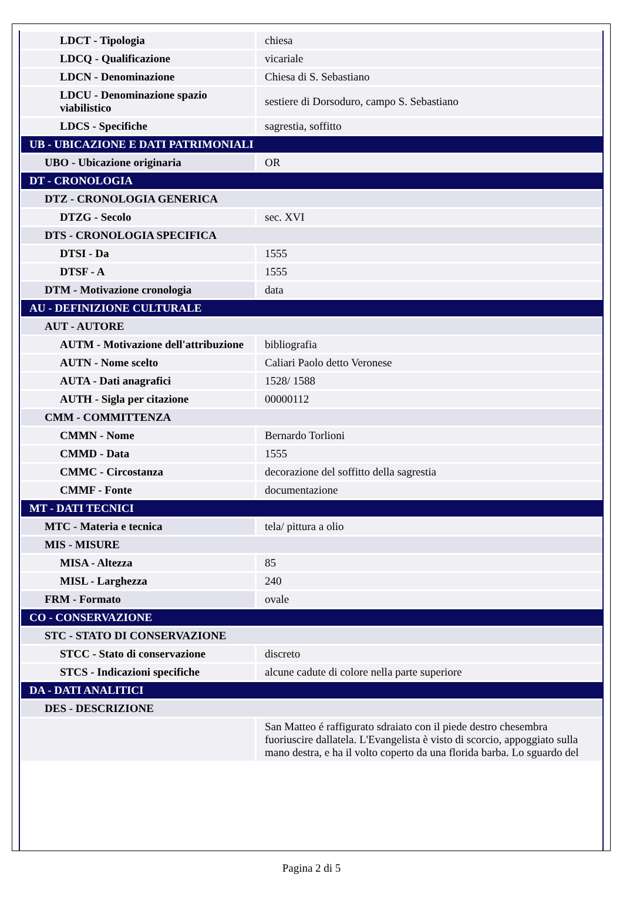| LDCT - Tipologia | chiesa |
| LDCQ - Qualificazione | vicariale |
| LDCN - Denominazione | Chiesa di S. Sebastiano |
| LDCU - Denominazione spazio viabilistico | sestiere di Dorsoduro, campo S. Sebastiano |
| LDCS - Specifiche | sagrestia, soffitto |
| UB - UBICAZIONE E DATI PATRIMONIALI | |
| UBO - Ubicazione originaria | OR |
| DT - CRONOLOGIA | |
| DTZ - CRONOLOGIA GENERICA | |
| DTZG - Secolo | sec. XVI |
| DTS - CRONOLOGIA SPECIFICA | |
| DTSI - Da | 1555 |
| DTSF - A | 1555 |
| DTM - Motivazione cronologia | data |
| AU - DEFINIZIONE CULTURALE | |
| AUT - AUTORE | |
| AUTM - Motivazione dell'attribuzione | bibliografia |
| AUTN - Nome scelto | Caliari Paolo detto Veronese |
| AUTA - Dati anagrafici | 1528/ 1588 |
| AUTH - Sigla per citazione | 00000112 |
| CMM - COMMITTENZA | |
| CMMN - Nome | Bernardo Torlioni |
| CMMD - Data | 1555 |
| CMMC - Circostanza | decorazione del soffitto della sagrestia |
| CMMF - Fonte | documentazione |
| MT - DATI TECNICI | |
| MTC - Materia e tecnica | tela/ pittura a olio |
| MIS - MISURE | |
| MISA - Altezza | 85 |
| MISL - Larghezza | 240 |
| FRM - Formato | ovale |
| CO - CONSERVAZIONE | |
| STC - STATO DI CONSERVAZIONE | |
| STCC - Stato di conservazione | discreto |
| STCS - Indicazioni specifiche | alcune cadute di colore nella parte superiore |
| DA - DATI ANALITICI | |
| DES - DESCRIZIONE | |
| | San Matteo é raffigurato sdraiato con il piede destro chesembra fuoriuscire dallatela. L'Evangelista è visto di scorcio, appoggiato sulla mano destra, e ha il volto coperto da una florida barba. Lo sguardo del |
Pagina 2 di 5